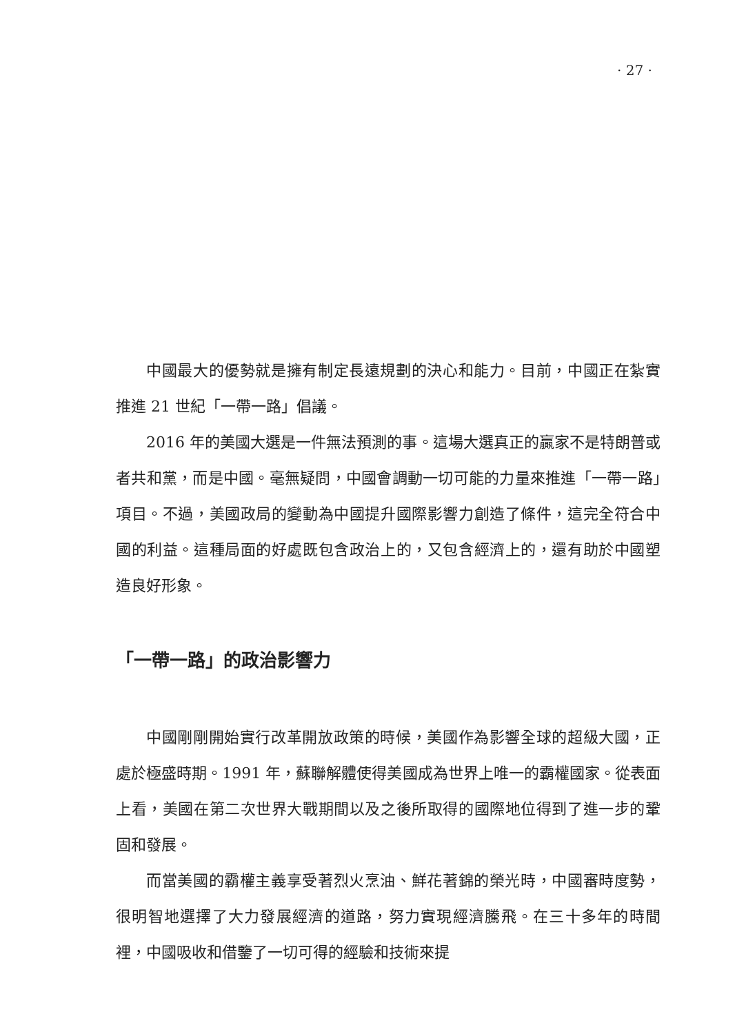· 27 ·
中國最大的優勢就是擁有制定長遠規劃的決心和能力。目前，中國正在紮實推進 21 世紀「一帶一路」倡議。
2016 年的美國大選是一件無法預測的事。這場大選真正的贏家不是特朗普或者共和黨，而是中國。毫無疑問，中國會調動一切可能的力量來推進「一帶一路」項目。不過，美國政局的變動為中國提升國際影響力創造了條件，這完全符合中國的利益。這種局面的好處既包含政治上的，又包含經濟上的，還有助於中國塑造良好形象。
「一帶一路」的政治影響力
中國剛剛開始實行改革開放政策的時候，美國作為影響全球的超級大國，正處於極盛時期。1991 年，蘇聯解體使得美國成為世界上唯一的霸權國家。從表面上看，美國在第二次世界大戰期間以及之後所取得的國際地位得到了進一步的鞏固和發展。
而當美國的霸權主義享受著烈火烹油、鮮花著錦的榮光時，中國審時度勢，很明智地選擇了大力發展經濟的道路，努力實現經濟騰飛。在三十多年的時間裡，中國吸收和借鑒了一切可得的經驗和技術來提